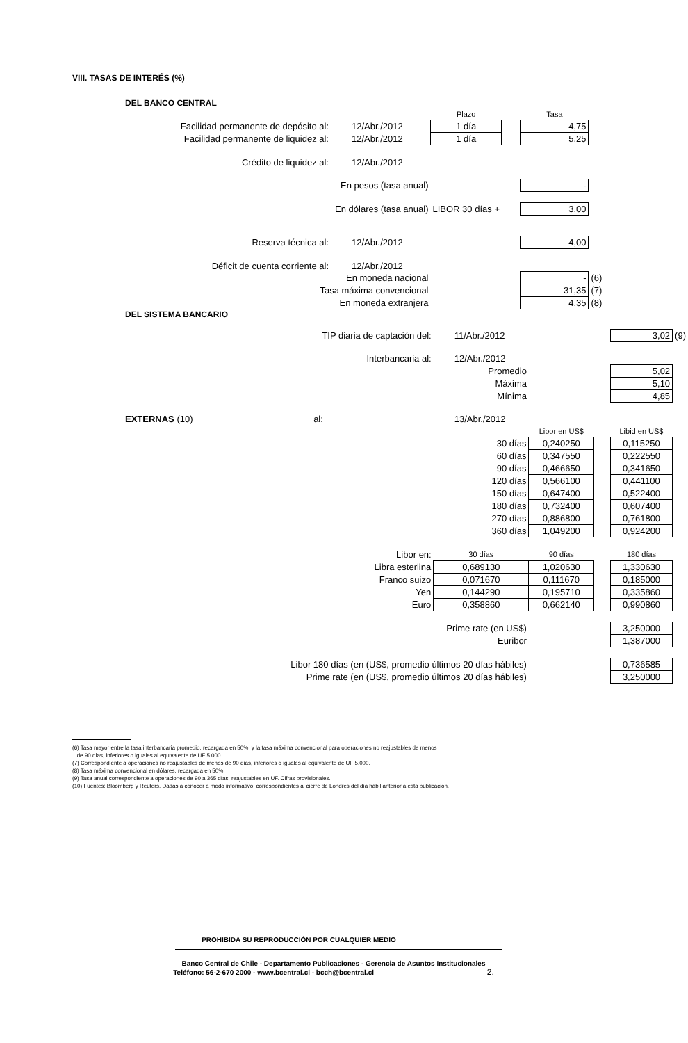VIII. TASAS DE INTERÉS (%)
DEL BANCO CENTRAL
| | | Plazo | | Tasa | |
| Facilidad permanente de depósito al: | 12/Abr./2012 | 1 día | | 4,75 | |
| Facilidad permanente de liquidez al: | 12/Abr./2012 | 1 día | | 5,25 | |
| Crédito de liquidez al: | 12/Abr./2012 | | | | |
| En pesos (tasa anual) | | | | - | |
| En dólares (tasa anual) | | LIBOR 30 días + | | 3,00 | |
| Reserva técnica al: | 12/Abr./2012 | | | 4,00 | |
| Déficit de cuenta corriente al: | 12/Abr./2012 | | | | |
| En moneda nacional | | | | - | (6) |
| Tasa máxima convencional | | | | 31,35 | (7) |
| En moneda extranjera | | | | 4,35 | (8) |
DEL SISTEMA BANCARIO
| TIP diaria de captación del: | 11/Abr./2012 | | | 3,02 | (9) |
| Interbancaria al: | 12/Abr./2012 | | | | |
| Promedio | | | | 5,02 | |
| Máxima | | | | 5,10 | |
| Mínima | | | | 4,85 | |
| EXTERNAS (10) al: | 13/Abr./2012 | | | | |
| | | Libor en US$ | | Libid en US$ | |
| 30 días | | 0,240250 | | 0,115250 | |
| 60 días | | 0,347550 | | 0,222550 | |
| 90 días | | 0,466650 | | 0,341650 | |
| 120 días | | 0,566100 | | 0,441100 | |
| 150 días | | 0,647400 | | 0,522400 | |
| 180 días | | 0,732400 | | 0,607400 | |
| 270 días | | 0,886800 | | 0,761800 | |
| 360 días | | 1,049200 | | 0,924200 | |
| Libor en: | 30 días | 90 días | | 180 días | |
| Libra esterlina | 0,689130 | 1,020630 | | 1,330630 | |
| Franco suizo | 0,071670 | 0,111670 | | 0,185000 | |
| Yen | 0,144290 | 0,195710 | | 0,335860 | |
| Euro | 0,358860 | 0,662140 | | 0,990860 | |
| Prime rate (en US$) | | | | 3,250000 | |
| Euribor | | | | 1,387000 | |
| Libor 180 días (en (US$, promedio últimos 20 días hábiles) | | | | 0,736585 | |
| Prime rate (en (US$, promedio últimos 20 días hábiles) | | | | 3,250000 | |
(6) Tasa mayor entre la tasa interbancaria promedio, recargada en 50%, y la tasa máxima convencional para operaciones no reajustables de menos
de 90 días, inferiores o iguales al equivalente de UF 5.000.
(7) Correspondiente a operaciones no reajustables de menos de 90 días, inferiores o iguales al equivalente de UF 5.000.
(8) Tasa máxima convencional en dólares, recargada en 50%.
(9) Tasa anual correspondiente a operaciones de 90 a 365 días, reajustables en UF. Cifras provisionales.
(10) Fuentes: Bloomberg y Reuters. Dadas a conocer a modo informativo, correspondientes al cierre de Londres del día hábil anterior a esta publicación.
PROHIBIDA SU REPRODUCCIÓN POR CUALQUIER MEDIO
Banco Central de Chile - Departamento Publicaciones - Gerencia de Asuntos Institucionales
Teléfono: 56-2-670 2000 - www.bcentral.cl - bcch@bcentral.cl 2.